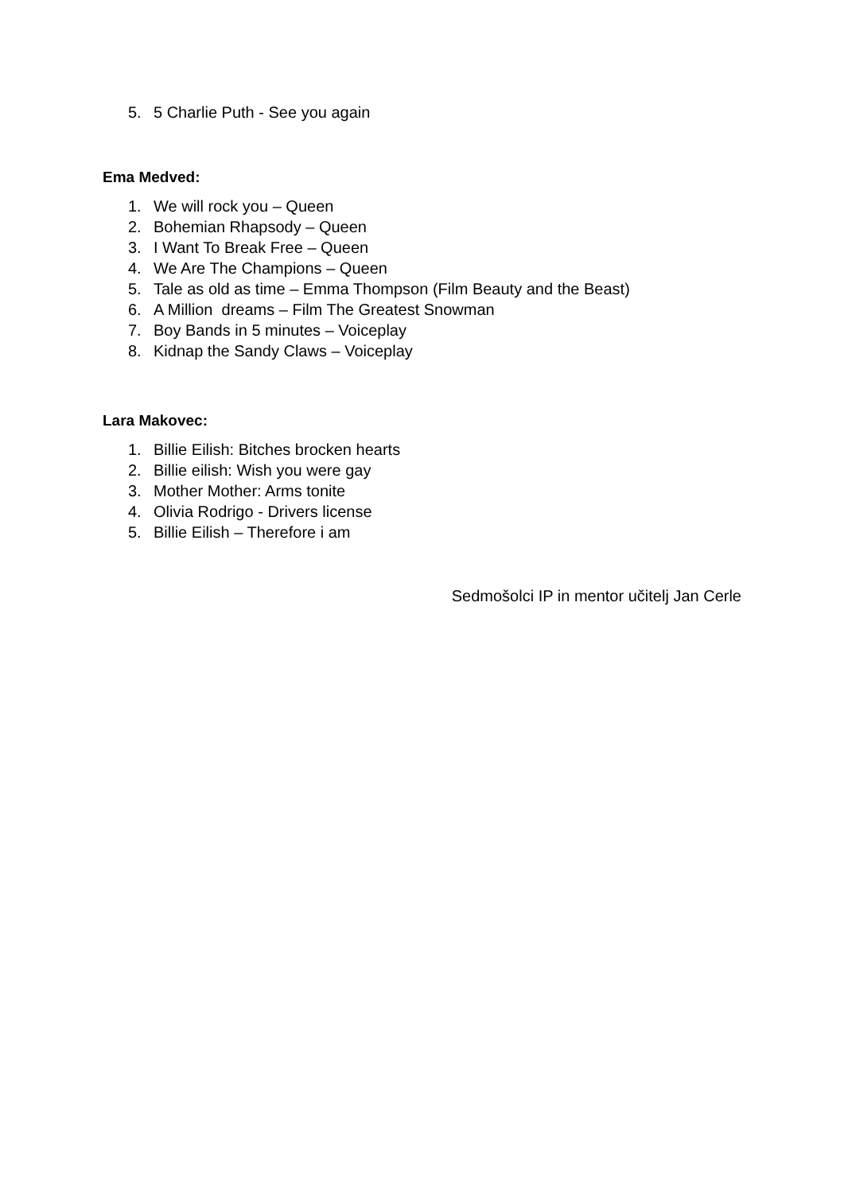5. 5 Charlie Puth - See you again
Ema Medved:
1. We will rock you – Queen
2. Bohemian Rhapsody – Queen
3. I Want To Break Free – Queen
4. We Are The Champions – Queen
5. Tale as old as time – Emma Thompson (Film Beauty and the Beast)
6. A Million dreams – Film The Greatest Snowman
7. Boy Bands in 5 minutes – Voiceplay
8. Kidnap the Sandy Claws – Voiceplay
Lara Makovec:
1. Billie Eilish: Bitches brocken hearts
2. Billie eilish: Wish you were gay
3. Mother Mother: Arms tonite
4. Olivia Rodrigo - Drivers license
5. Billie Eilish – Therefore i am
Sedmošolci IP in mentor učitelj Jan Cerle